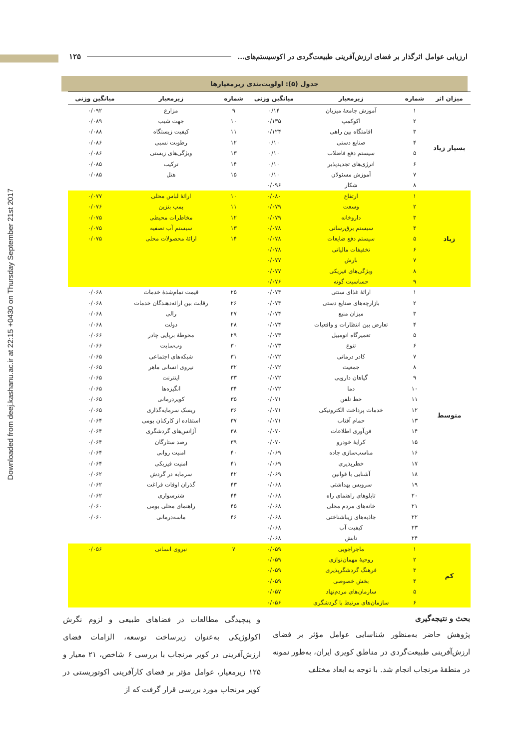Downloaded from deej.kashanu.ac.ir at 22:15 +0430 on Thursday September 21st 2017
ارزیابی عوامل اثرگذار بر فضای ارزش‌آفرینی طبیعت‌گردی در اکوسیستم‌های... ۱۲۵
جدول (۵): اولویت‌بندی زیرمعیارها
| میزان اثر | شماره | زیرمعیار | میانگین وزنی | شماره | زیرمعیار | میانگین وزنی |
| --- | --- | --- | --- | --- | --- | --- |
| بسیار زیاد | ۱ | آموزش جامعهٔ میزبان | ۰/۱۴ | ۹ | مزارع | ۰/۰۹۲ |
| | ۲ | اکوکمپ | ۰/۱۳۵ | ۱۰ | جهت شیب | ۰/۰۸۹ |
| | ۳ | اقامتگاه بین راهی | ۰/۱۲۴ | ۱۱ | کیفیت زیستگاه | ۰/۰۸۸ |
| | ۴ | صنایع دستی | ۰/۱۰ | ۱۲ | رطوبت نسبی | ۰/۰۸۶ |
| | ۵ | سیستم دفع فاضلاب | ۰/۱۰ | ۱۳ | ویژگی‌های زیستی | ۰/۰۸۶ |
| | ۶ | انرژی‌های تجدیدپذیر | ۰/۱۰ | ۱۴ | ترکیب | ۰/۰۸۵ |
| | ۷ | آموزش مسئولان | ۰/۱۰ | ۱۵ | هتل | ۰/۰۸۵ |
| | ۸ | شکار | ۰/۰۹۶ | | | |
| زیاد | ۱ | ارتفاع | ۰/۰۸۰ | ۱۰ | ارائهٔ لباس محلی | ۰/۰۷۷ |
| | ۲ | وسعت | ۰/۰۷۹ | ۱۱ | پمپ بنزین | ۰/۰۷۶ |
| | ۳ | داروخانه | ۰/۰۷۹ | ۱۲ | مخاطرات محیطی | ۰/۰۷۵ |
| | ۴ | سیستم برق‌رسانی | ۰/۰۷۸ | ۱۳ | سیستم آب تصفیه | ۰/۰۷۵ |
| | ۵ | سیستم دفع ضایعات | ۰/۰۷۸ | ۱۴ | ارائهٔ محصولات محلی | ۰/۰۷۵ |
| | ۶ | تخفیفات مالیاتی | ۰/۰۷۸ | | | |
| | ۷ | بارش | ۰/۰۷۷ | | | |
| | ۸ | ویژگی‌های فیزیکی | ۰/۰۷۷ | | | |
| | ۹ | حساسیت گونه | ۰/۰۷۶ | | | |
| متوسط | ۱ | ارائهٔ غذای سنتی | ۰/۰۷۴ | ۲۵ | قیمت تمام‌شدهٔ خدمات | ۰/۰۶۸ |
| | ۲ | بازارچه‌های صنایع دستی | ۰/۰۷۴ | ۲۶ | رقابت بین ارائه‌دهندگان خدمات | ۰/۰۶۸ |
| | ۳ | میزان منبع | ۰/۰۷۴ | ۲۷ | رالی | ۰/۰۶۸ |
| | ۴ | تعارض بین انتظارات و واقعیات | ۰/۰۷۴ | ۲۸ | دولت | ۰/۰۶۸ |
| | ۵ | تعمیرگاه اتومبیل | ۰/۰۷۳ | ۲۹ | محوطهٔ برپایی چادر | ۰/۰۶۶ |
| | ۶ | تنوع | ۰/۰۷۳ | ۳۰ | وب‌سایت | ۰/۰۶۶ |
| | ۷ | کادر درمانی | ۰/۰۷۲ | ۳۱ | شبکه‌های اجتماعی | ۰/۰۶۵ |
| | ۸ | جمعیت | ۰/۰۷۲ | ۳۲ | نیروی انسانی ماهر | ۰/۰۶۵ |
| | ۹ | گیاهان دارویی | ۰/۰۷۲ | ۳۳ | اینترنت | ۰/۰۶۵ |
| | ۱۰ | دما | ۰/۰۷۲ | ۳۴ | انگیزه‌ها | ۰/۰۶۵ |
| | ۱۱ | خط تلفن | ۰/۰۷۱ | ۳۵ | کویردرمانی | ۰/۰۶۵ |
| | ۱۲ | خدمات پرداخت الکترونیکی | ۰/۰۷۱ | ۳۶ | ریسک سرمایه‌گذاری | ۰/۰۶۵ |
| | ۱۳ | حمام آفتاب | ۰/۰۷۱ | ۳۷ | استفاده از کارکنان بومی | ۰/۰۶۴ |
| | ۱۴ | فن‌آوری اطلاعات | ۰/۰۷۰ | ۳۸ | آژانس‌های گردشگری | ۰/۰۶۴ |
| | ۱۵ | کرایهٔ خودرو | ۰/۰۷۰ | ۳۹ | رصد ستارگان | ۰/۰۶۴ |
| | ۱۶ | مناسب‌سازی جاده | ۰/۰۶۹ | ۴۰ | امنیت روانی | ۰/۰۶۴ |
| | ۱۷ | خطرپذیری | ۰/۰۶۹ | ۴۱ | امنیت فیزیکی | ۰/۰۶۴ |
| | ۱۸ | آشنایی با قوانین | ۰/۰۶۹ | ۴۲ | سرمایه در گردش | ۰/۰۶۲ |
| | ۱۹ | سرویس بهداشتی | ۰/۰۶۸ | ۴۳ | گذران اوقات فراغت | ۰/۰۶۲ |
| | ۲۰ | تابلوهای راهنمای راه | ۰/۰۶۸ | ۴۴ | شترسواری | ۰/۰۶۲ |
| | ۲۱ | خانه‌های مردم محلی | ۰/۰۶۸ | ۴۵ | راهنمای محلی بومی | ۰/۰۶۰ |
| | ۲۲ | جاذبه‌های زیباشناختی | ۰/۰۶۸ | ۴۶ | ماسه‌درمانی | ۰/۰۶۰ |
| | ۲۳ | کیفیت آب | ۰/۰۶۸ | | | |
| | ۲۴ | تابش | ۰/۰۶۸ | | | |
| کم | ۱ | ماجراجویی | ۰/۰۵۹ | ۷ | نیروی انسانی | ۰/۰۵۶ |
| | ۲ | روحیهٔ مهمان‌نوازی | ۰/۰۵۹ | | | |
| | ۳ | فرهنگ گردشگرپذیری | ۰/۰۵۹ | | | |
| | ۴ | بخش خصوصی | ۰/۰۵۹ | | | |
| | ۵ | سازمان‌های مردم‌نهاد | ۰/۰۵۷ | | | |
| | ۶ | سازمان‌های مرتبط با گردشگری | ۰/۰۵۶ | | | |
بحث و نتیجه‌گیری
پژوهش حاضر به‌منظور شناسایی عوامل مؤثر بر فضای ارزش‌آفرینی طبیعت‌گردی در مناطق کویری ایران، به‌طور نمونه در منطقهٔ مرنجاب انجام شد. با توجه به ابعاد مختلف
و پیچیدگی مطالعات در فضاهای طبیعی و لزوم نگرش اکولوژیکی به‌عنوان زیرساخت توسعه، الزامات فضای ارزش‌آفرینی در کویر مرنجاب با بررسی ۶ شاخص، ۲۱ معیار و ۱۲۵ زیرمعیار، عوامل مؤثر بر فضای کارآفرینی اکوتوریستی در کویر مرنجاب مورد بررسی قرار گرفت که از